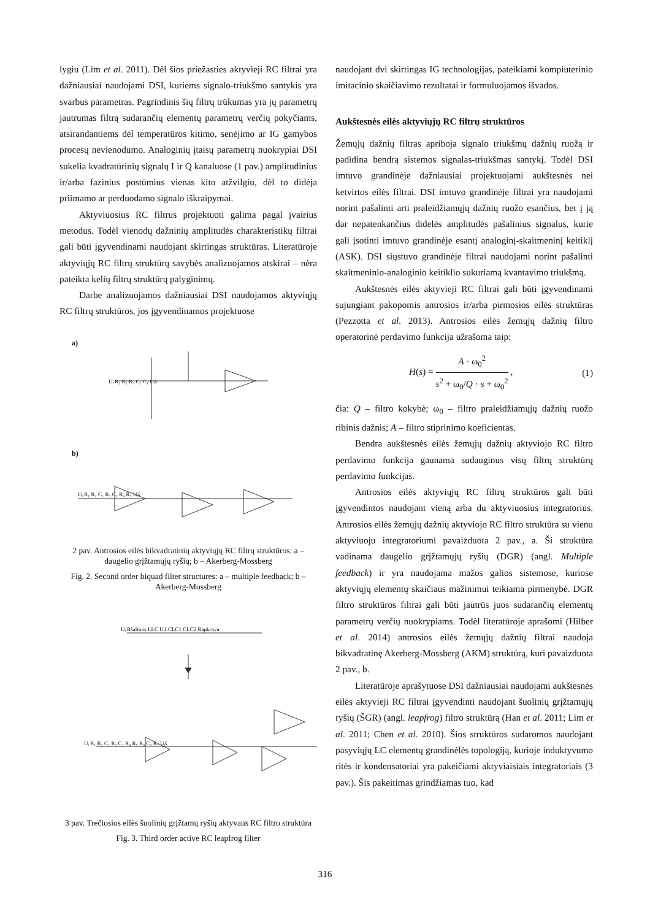lygiu (Lim et al. 2011). Dėl šios priežasties aktyvieji RC filtrai yra dažniausiai naudojami DSI, kuriems signalo-triukšmo santykis yra svarbus parametras. Pagrindinis šių filtrų trūkumas yra jų parametrų jautrumas filtrą sudarančių elementų parametrų verčių pokyčiams, atsirandantiems dėl temperatūros kitimo, senėjimo ar IG gamybos procesų nevienodumo. Analoginių įtaisų parametrų nuokrypiai DSI sukelia kvadratūrinių signalų I ir Q kanaluose (1 pav.) amplitudinius ir/arba fazinius postūmius vienas kito atžvilgiu, dėl to didėja priimamo ar perduodamo signalo iškraipymai.
Aktyviuosius RC filtrus projektuoti galima pagal įvairius metodus. Todėl vienodų dažninių amplitudės charakteristikų filtrai gali būti įgyvendinami naudojant skirtingas struktūras. Literatūroje aktyviųjų RC filtrų struktūrų savybės analizuojamos atskirai – nėra pateikta kelių filtrų struktūrų palyginimų.
Darbe analizuojamos dažniausiai DSI naudojamos aktyviųjų RC filtrų struktūros, jos įgyvendinamos projektuose
a)
Uᵢ R₁ R₂ R₃ C₁ C₂ Uᵢš
b)
Uᵢ R₁ R₂ C₁ R₃ C₂ R₄ R₅ Uᵢš
2 pav. Antrosios eilės bikvadratinių aktyviųjų RC filtrų struktūros: a – daugelio grįžtamųjų ryšių; b – Akerberg-Mossberg
Fig. 2. Second order biquad filter structures: a – multiple feedback; b – Akerberg-Mossberg
Uᵢ Ršaltinis LLC Uᵢš CLC1 CLC2 Rapkrova
Uᵢ R₁ R₂ C₁ R₃ C₂ R₄ R₅ R₆ C₃ R₇ Uᵢš
3 pav. Trečiosios eilės šuolinių grįžtamų ryšių aktyvaus RC filtro struktūra
Fig. 3. Third order active RC leapfrog filter
naudojant dvi skirtingas IG technologijas, pateikiami kompiuterinio imitacinio skaičiavimo rezultatai ir formuluojamos išvados.
Aukštesnės eilės aktyviųjų RC filtrų struktūros
Žemųjų dažnių filtras apriboja signalo triukšmų dažnių ruožą ir padidina bendrą sistemos signalas-triukšmas santykį. Todėl DSI imtuvo grandinėje dažniausiai projektuojami aukštesnės nei ketvirtos eilės filtrai. DSI imtuvo grandinėje filtrai yra naudojami norint pašalinti arti praleidžiamųjų dažnių ruožo esančius, bet į ją dar nepatenkančius didelės amplitudės pašalinius signalus, kurie gali įsotinti imtuvo grandinėje esantį analoginį-skaitmeninį keitiklį (ASK). DSI siųstuvo grandinėje filtrai naudojami norint pašalinti skaitmeninio-analoginio keitiklio sukuriamą kvantavimo triukšmą.
Aukštesnės eilės aktyvieji RC filtrai gali būti įgyvendinami sujungiant pakopomis antrosios ir/arba pirmosios eilės struktūras (Pezzotta et al. 2013). Antrosios eilės žemųjų dažnių filtro operatorinė perdavimo funkcija užrašoma taip:
H(s) = A · ω<sub>0</sub><sup>2</sup> s<sup>2</sup> + ω<sub>0</sub>/Q · s + ω<sub>0</sub><sup>2</sup> , (1)
čia: Q – filtro kokybė; ω<sub>0</sub> – filtro praleidžiamųjų dažnių ruožo ribinis dažnis; A – filtro stiprinimo koeficientas.
Bendra aukštesnės eilės žemųjų dažnių aktyviojo RC filtro perdavimo funkcija gaunama sudauginus visų filtrų struktūrų perdavimo funkcijas.
Antrosios eilės aktyviųjų RC filtrų struktūros gali būti įgyvendintos naudojant vieną arba du aktyviuosius integratorius. Antrosios eilės žemųjų dažnių aktyviojo RC filtro struktūra su vienu aktyviuoju integratoriumi pavaizduota 2 pav., a. Ši struktūra vadinama daugelio grįžtamųjų ryšių (DGR) (angl. Multiple feedback) ir yra naudojama mažos galios sistemose, kuriose aktyviųjų elementų skaičiaus mažinimui teikiama pirmenybė. DGR filtro struktūros filtrai gali būti jautrūs juos sudarančių elementų parametrų verčių nuokrypiams. Todėl literatūroje aprašomi (Hilber et al. 2014) antrosios eilės žemųjų dažnių filtrai naudoja bikvadratinę Akerberg-Mossberg (AKM) struktūrą, kuri pavaizduota 2 pav., b.
Literatūroje aprašytuose DSI dažniausiai naudojami aukštesnės eilės aktyvieji RC filtrai įgyvendinti naudojant šuolinių grįžtamųjų ryšių (ŠGR) (angl. leapfrog) filtro struktūrą (Han et al. 2011; Lim et al. 2011; Chen et al. 2010). Šios struktūros sudaromos naudojant pasyviųjų LC elementų grandinėlės topologiją, kurioje induktyvumo ritės ir kondensatoriai yra pakeičiami aktyviaisiais integratoriais (3 pav.). Šis pakeitimas grindžiamas tuo, kad
316